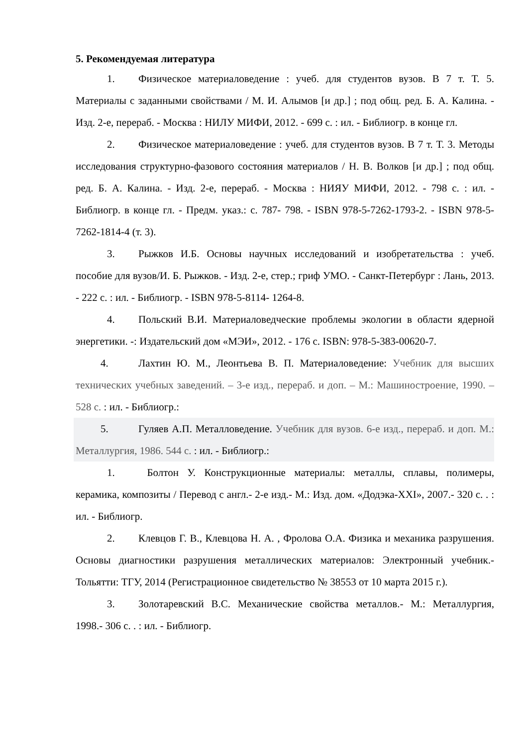5. Рекомендуемая литература
1. Физическое материаловедение : учеб. для студентов вузов. В 7 т. Т. 5. Материалы с заданными свойствами / М. И. Алымов [и др.] ; под общ. ред. Б. А. Калина. - Изд. 2-е, перераб. - Москва : НИЛУ МИФИ, 2012. - 699 с. : ил. - Библиогр. в конце гл.
2. Физическое материаловедение : учеб. для студентов вузов. В 7 т. Т. 3. Методы исследования структурно-фазового состояния материалов / Н. В. Волков [и др.] ; под общ. ред. Б. А. Калина. - Изд. 2-е, перераб. - Москва : НИЯУ МИФИ, 2012. - 798 с. : ил. - Библиогр. в конце гл. - Предм. указ.: с. 787- 798. - ISBN 978-5-7262-1793-2. - ISBN 978-5-7262-1814-4 (т. 3).
3. Рыжков И.Б. Основы научных исследований и изобретательства : учеб. пособие для вузов/И. Б. Рыжков. - Изд. 2-е, стер.; гриф УМО. - Санкт-Петербург : Лань, 2013. - 222 с. : ил. - Библиогр. - ISBN 978-5-8114- 1264-8.
4. Польский В.И. Материаловедческие проблемы экологии в области ядерной энергетики. -: Издательский дом «МЭИ», 2012. - 176 с. ISBN: 978-5-383-00620-7.
4. Лахтин Ю. М., Леонтьева В. П. Материаловедение: Учебник для высших технических учебных заведений. – 3-е изд., перераб. и доп. – М.: Машиностроение, 1990. – 528 с. : ил. - Библиогр.:
5. Гуляев А.П. Металловедение. Учебник для вузов. 6-е изд., перераб. и доп. М.: Металлургия, 1986. 544 с. : ил. - Библиогр.:
1. Болтон У. Конструкционные материалы: металлы, сплавы, полимеры, керамика, композиты / Перевод с англ.- 2-е изд.- М.: Изд. дом. «Додэка-XXI», 2007.- 320 с. . : ил. - Библиогр.
2. Клевцов Г. В., Клевцова Н. А. , Фролова О.А. Физика и механика разрушения. Основы диагностики разрушения металлических материалов: Электронный учебник.- Тольятти: ТГУ, 2014 (Регистрационное свидетельство № 38553 от 10 марта 2015 г.).
3. Золотаревский В.С. Механические свойства металлов.- М.: Металлургия, 1998.- 306 с. . : ил. - Библиогр.